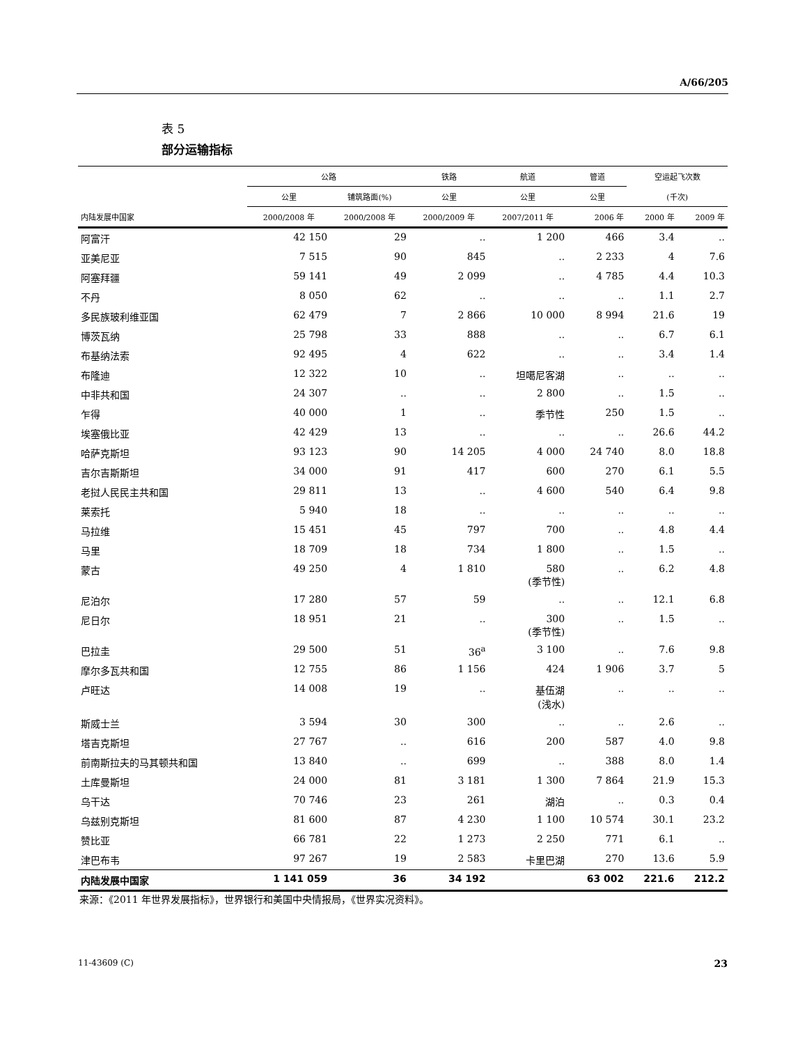A/66/205
表 5
部分运输指标
| | 公路 | | 铁路 | 航道 | 管道 | 空运起飞次数 | |
| --- | --- | --- | --- | --- | --- | --- | --- |
| | 公里 | 铺筑路面(%) | 公里 | 公里 | 公里 | (千次) | |
| 内陆发展中国家 | 2000/2008 年 | 2000/2008 年 | 2000/2009 年 | 2007/2011 年 | 2006 年 | 2000 年 | 2009 年 |
| 阿富汗 | 42 150 | 29 | .. | 1 200 | 466 | 3.4 | .. |
| 亚美尼亚 | 7 515 | 90 | 845 | .. | 2 233 | 4 | 7.6 |
| 阿塞拜疆 | 59 141 | 49 | 2 099 | .. | 4 785 | 4.4 | 10.3 |
| 不丹 | 8 050 | 62 | .. | .. | .. | 1.1 | 2.7 |
| 多民族玻利维亚国 | 62 479 | 7 | 2 866 | 10 000 | 8 994 | 21.6 | 19 |
| 博茨瓦纳 | 25 798 | 33 | 888 | .. | .. | 6.7 | 6.1 |
| 布基纳法索 | 92 495 | 4 | 622 | .. | .. | 3.4 | 1.4 |
| 布隆迪 | 12 322 | 10 | .. | 坦噶尼客湖 | .. | .. | .. |
| 中非共和国 | 24 307 | .. | .. | 2 800 | .. | 1.5 | .. |
| 乍得 | 40 000 | 1 | .. | 季节性 | 250 | 1.5 | .. |
| 埃塞俄比亚 | 42 429 | 13 | .. | .. | .. | 26.6 | 44.2 |
| 哈萨克斯坦 | 93 123 | 90 | 14 205 | 4 000 | 24 740 | 8.0 | 18.8 |
| 吉尔吉斯斯坦 | 34 000 | 91 | 417 | 600 | 270 | 6.1 | 5.5 |
| 老挝人民民主共和国 | 29 811 | 13 | .. | 4 600 | 540 | 6.4 | 9.8 |
| 莱索托 | 5 940 | 18 | .. | .. | .. | .. | .. |
| 马拉维 | 15 451 | 45 | 797 | 700 | .. | 4.8 | 4.4 |
| 马里 | 18 709 | 18 | 734 | 1 800 | .. | 1.5 | .. |
| 蒙古 | 49 250 | 4 | 1 810 | 580 (季节性) | .. | 6.2 | 4.8 |
| 尼泊尔 | 17 280 | 57 | 59 | .. | .. | 12.1 | 6.8 |
| 尼日尔 | 18 951 | 21 | .. | 300 (季节性) | .. | 1.5 | .. |
| 巴拉圭 | 29 500 | 51 | 36<sup>a</sup> | 3 100 | .. | 7.6 | 9.8 |
| 摩尔多瓦共和国 | 12 755 | 86 | 1 156 | 424 | 1 906 | 3.7 | 5 |
| 卢旺达 | 14 008 | 19 | .. | 基伍湖 (浅水) | .. | .. | .. |
| 斯威士兰 | 3 594 | 30 | 300 | .. | .. | 2.6 | .. |
| 塔吉克斯坦 | 27 767 | .. | 616 | 200 | 587 | 4.0 | 9.8 |
| 前南斯拉夫的马其顿共和国 | 13 840 | .. | 699 | .. | 388 | 8.0 | 1.4 |
| 土库曼斯坦 | 24 000 | 81 | 3 181 | 1 300 | 7 864 | 21.9 | 15.3 |
| 乌干达 | 70 746 | 23 | 261 | 湖泊 | .. | 0.3 | 0.4 |
| 乌兹别克斯坦 | 81 600 | 87 | 4 230 | 1 100 | 10 574 | 30.1 | 23.2 |
| 赞比亚 | 66 781 | 22 | 1 273 | 2 250 | 771 | 6.1 | .. |
| 津巴布韦 | 97 267 | 19 | 2 583 | 卡里巴湖 | 270 | 13.6 | 5.9 |
| 内陆发展中国家 | 1 141 059 | 36 | 34 192 | | 63 002 | 221.6 | 212.2 |
来源：《2011 年世界发展指标》，世界银行和美国中央情报局，《世界实况资料》。
11-43609 (C) 23